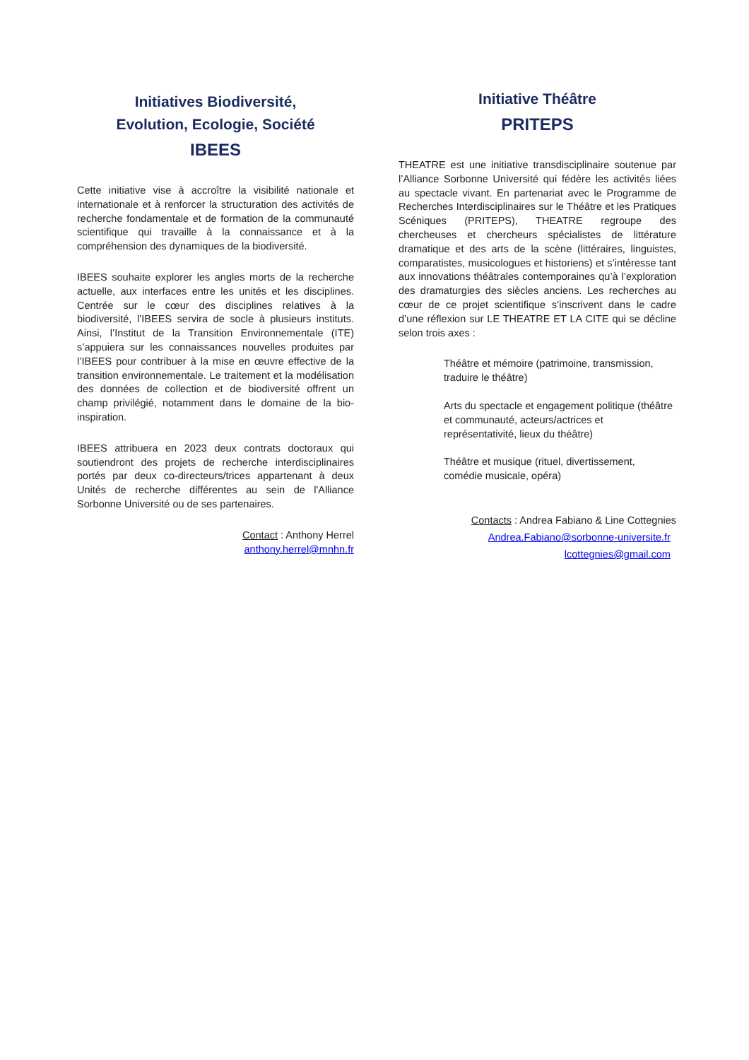Initiatives Biodiversité,
Evolution, Ecologie, Société
IBEES
Cette initiative vise à accroître la visibilité nationale et internationale et à renforcer la structuration des activités de recherche fondamentale et de formation de la communauté scientifique qui travaille à la connaissance et à la compréhension des dynamiques de la biodiversité.
IBEES souhaite explorer les angles morts de la recherche actuelle, aux interfaces entre les unités et les disciplines. Centrée sur le cœur des disciplines relatives à la biodiversité, l’IBEES servira de socle à plusieurs instituts. Ainsi, l’Institut de la Transition Environnementale (ITE) s’appuiera sur les connaissances nouvelles produites par l’IBEES pour contribuer à la mise en œuvre effective de la transition environnementale. Le traitement et la modélisation des données de collection et de biodiversité offrent un champ privilégié, notamment dans le domaine de la bio-inspiration.
IBEES attribuera en 2023 deux contrats doctoraux qui soutiendront des projets de recherche interdisciplinaires portés par deux co-directeurs/trices appartenant à deux Unités de recherche différentes au sein de l'Alliance Sorbonne Université ou de ses partenaires.
Contact : Anthony Herrel
anthony.herrel@mnhn.fr
Initiative Théâtre
PRITEPS
THEATRE est une initiative transdisciplinaire soutenue par l’Alliance Sorbonne Université qui fédère les activités liées au spectacle vivant. En partenariat avec le Programme de Recherches Interdisciplinaires sur le Théâtre et les Pratiques Scéniques (PRITEPS), THEATRE regroupe des chercheuses et chercheurs spécialistes de littérature dramatique et des arts de la scène (littéraires, linguistes, comparatistes, musicologues et historiens) et s’intéresse tant aux innovations théâtrales contemporaines qu’à l’exploration des dramaturgies des siècles anciens. Les recherches au cœur de ce projet scientifique s’inscrivent dans le cadre d’une réflexion sur LE THEATRE ET LA CITE qui se décline selon trois axes :
Théâtre et mémoire (patrimoine, transmission, traduire le théâtre)
Arts du spectacle et engagement politique (théâtre et communauté, acteurs/actrices et représentativité, lieux du théâtre)
Théâtre et musique (rituel, divertissement, comédie musicale, opéra)
Contacts : Andrea Fabiano & Line Cottegnies
Andrea.Fabiano@sorbonne-universite.fr
lcottegnies@gmail.com